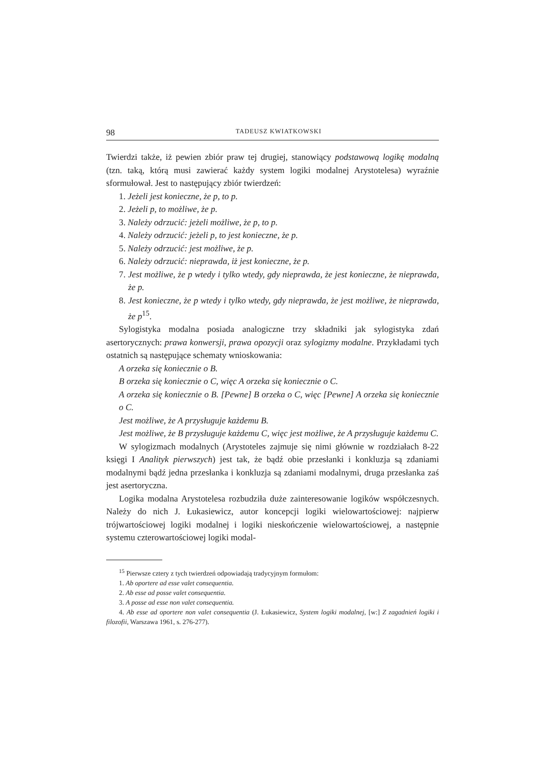98 TADEUSZ KWIATKOWSKI
Twierdzi także, iż pewien zbiór praw tej drugiej, stanowiący podstawową logikę modalną (tzn. taką, którą musi zawierać każdy system logiki modalnej Arystotelesa) wyraźnie sformułował. Jest to następujący zbiór twierdzeń:
1. Jeżeli jest konieczne, że p, to p.
2. Jeżeli p, to możliwe, że p.
3. Należy odrzucić: jeżeli możliwe, że p, to p.
4. Należy odrzucić: jeżeli p, to jest konieczne, że p.
5. Należy odrzucić: jest możliwe, że p.
6. Należy odrzucić: nieprawda, iż jest konieczne, że p.
7. Jest możliwe, że p wtedy i tylko wtedy, gdy nieprawda, że jest konieczne, że nieprawda, że p.
8. Jest konieczne, że p wtedy i tylko wtedy, gdy nieprawda, że jest możliwe, że nieprawda, że p<sup>15</sup>.
Sylogistyka modalna posiada analogiczne trzy składniki jak sylogistyka zdań asertorycznych: prawa konwersji, prawa opozycji oraz sylogizmy modalne. Przykładami tych ostatnich są następujące schematy wnioskowania:
A orzeka się koniecznie o B.
B orzeka się koniecznie o C, więc A orzeka się koniecznie o C.
A orzeka się koniecznie o B. [Pewne] B orzeka o C, więc [Pewne] A orzeka się koniecznie o C.
Jest możliwe, że A przysługuje każdemu B.
Jest możliwe, że B przysługuje każdemu C, więc jest możliwe, że A przysługuje każdemu C.
W sylogizmach modalnych (Arystoteles zajmuje się nimi głównie w rozdziałach 8-22 księgi I Analityk pierwszych) jest tak, że bądź obie przesłanki i konkluzja są zdaniami modalnymi bądź jedna przesłanka i konkluzja są zdaniami modalnymi, druga przesłanka zaś jest asertoryczna.
Logika modalna Arystotelesa rozbudziła duże zainteresowanie logików współczesnych. Należy do nich J. Łukasiewicz, autor koncepcji logiki wielowartościowej: najpierw trójwartościowej logiki modalnej i logiki nieskończenie wielowartościowej, a następnie systemu czterowartościowej logiki modal-
<sup>15</sup> Pierwsze cztery z tych twierdzeń odpowiadają tradycyjnym formułom:
1. Ab oportere ad esse valet consequentia.
2. Ab esse ad posse valet consequentia.
3. A posse ad esse non valet consequentia.
4. Ab esse ad oportere non valet consequentia (J. Łukasiewicz, System logiki modalnej, [w:] Z zagadnień logiki i filozofii, Warszawa 1961, s. 276-277).